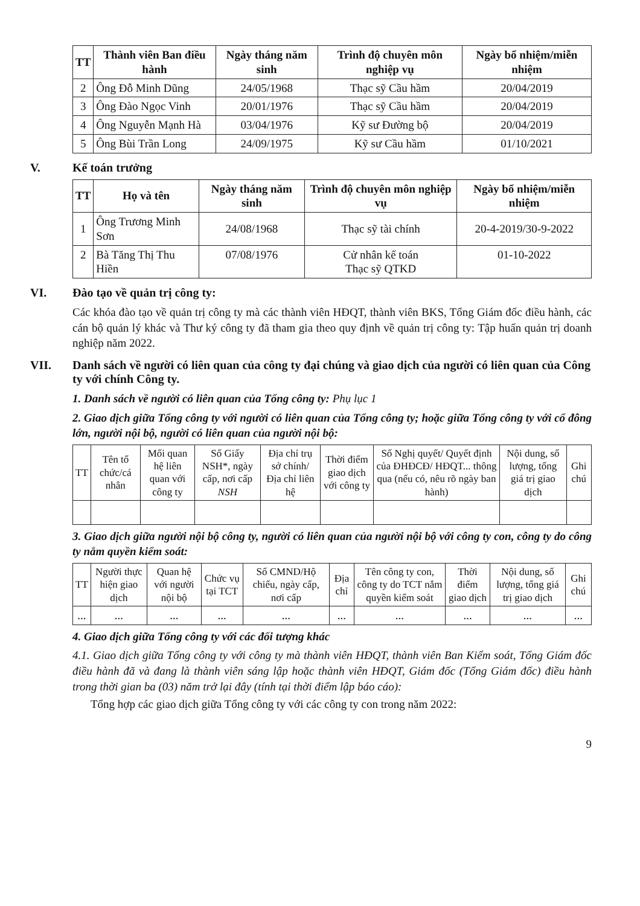| TT | Thành viên Ban điều hành | Ngày tháng năm sinh | Trình độ chuyên môn nghiệp vụ | Ngày bổ nhiệm/miễn nhiệm |
| --- | --- | --- | --- | --- |
| 2 | Ông Đỗ Minh Dũng | 24/05/1968 | Thạc sỹ Cầu hầm | 20/04/2019 |
| 3 | Ông Đào Ngọc Vinh | 20/01/1976 | Thạc sỹ Cầu hầm | 20/04/2019 |
| 4 | Ông Nguyễn Mạnh Hà | 03/04/1976 | Kỹ sư Đường bộ | 20/04/2019 |
| 5 | Ông Bùi Trần Long | 24/09/1975 | Kỹ sư Cầu hầm | 01/10/2021 |
V. Kế toán trưởng
| TT | Họ và tên | Ngày tháng năm sinh | Trình độ chuyên môn nghiệp vụ | Ngày bổ nhiệm/miễn nhiệm |
| --- | --- | --- | --- | --- |
| 1 | Ông Trương Minh Sơn | 24/08/1968 | Thạc sỹ tài chính | 20-4-2019/30-9-2022 |
| 2 | Bà Tăng Thị Thu Hiền | 07/08/1976 | Cử nhân kế toán Thạc sỹ QTKD | 01-10-2022 |
VI. Đào tạo về quản trị công ty:
Các khóa đào tạo về quản trị công ty mà các thành viên HĐQT, thành viên BKS, Tổng Giám đốc điều hành, các cán bộ quản lý khác và Thư ký công ty đã tham gia theo quy định về quản trị công ty: Tập huấn quản trị doanh nghiệp năm 2022.
VII. Danh sách về người có liên quan của công ty đại chúng và giao dịch của người có liên quan của Công ty với chính Công ty.
1. Danh sách về người có liên quan của Tổng công ty: Phụ lục 1
2. Giao dịch giữa Tổng công ty với người có liên quan của Tổng công ty; hoặc giữa Tổng công ty với cổ đông lớn, người nội bộ, người có liên quan của người nội bộ:
| TT | Tên tổ chức/cá nhân | Mối quan hệ liên quan với công ty | Số Giấy NSH*, ngày cấp, nơi cấp NSH | Địa chỉ trụ sở chính/ Địa chỉ liên hệ | Thời điểm giao dịch với công ty | Số Nghị quyết/ Quyết định của ĐHĐCĐ/ HĐQT... thông qua (nếu có, nêu rõ ngày ban hành) | Nội dung, số lượng, tổng giá trị giao dịch | Ghi chú |
| --- | --- | --- | --- | --- | --- | --- | --- | --- |
3. Giao dịch giữa người nội bộ công ty, người có liên quan của người nội bộ với công ty con, công ty do công ty nắm quyền kiểm soát:
| TT | Người thực hiện giao dịch | Quan hệ với người nội bộ | Chức vụ tại TCT | Số CMND/Hộ chiếu, ngày cấp, nơi cấp | Địa chỉ | Tên công ty con, công ty do TCT nắm quyền kiểm soát | Thời điểm giao dịch | Nội dung, số lượng, tổng giá trị giao dịch | Ghi chú |
| --- | --- | --- | --- | --- | --- | --- | --- | --- | --- |
| ... | ... | ... | ... | ... | ... | ... | ... | ... | ... |
4. Giao dịch giữa Tổng công ty với các đối tượng khác
4.1. Giao dịch giữa Tổng công ty với công ty mà thành viên HĐQT, thành viên Ban Kiểm soát, Tổng Giám đốc điều hành đã và đang là thành viên sáng lập hoặc thành viên HĐQT, Giám đốc (Tổng Giám đốc) điều hành trong thời gian ba (03) năm trở lại đây (tính tại thời điểm lập báo cáo):
Tổng hợp các giao dịch giữa Tổng công ty với các công ty con trong năm 2022:
9